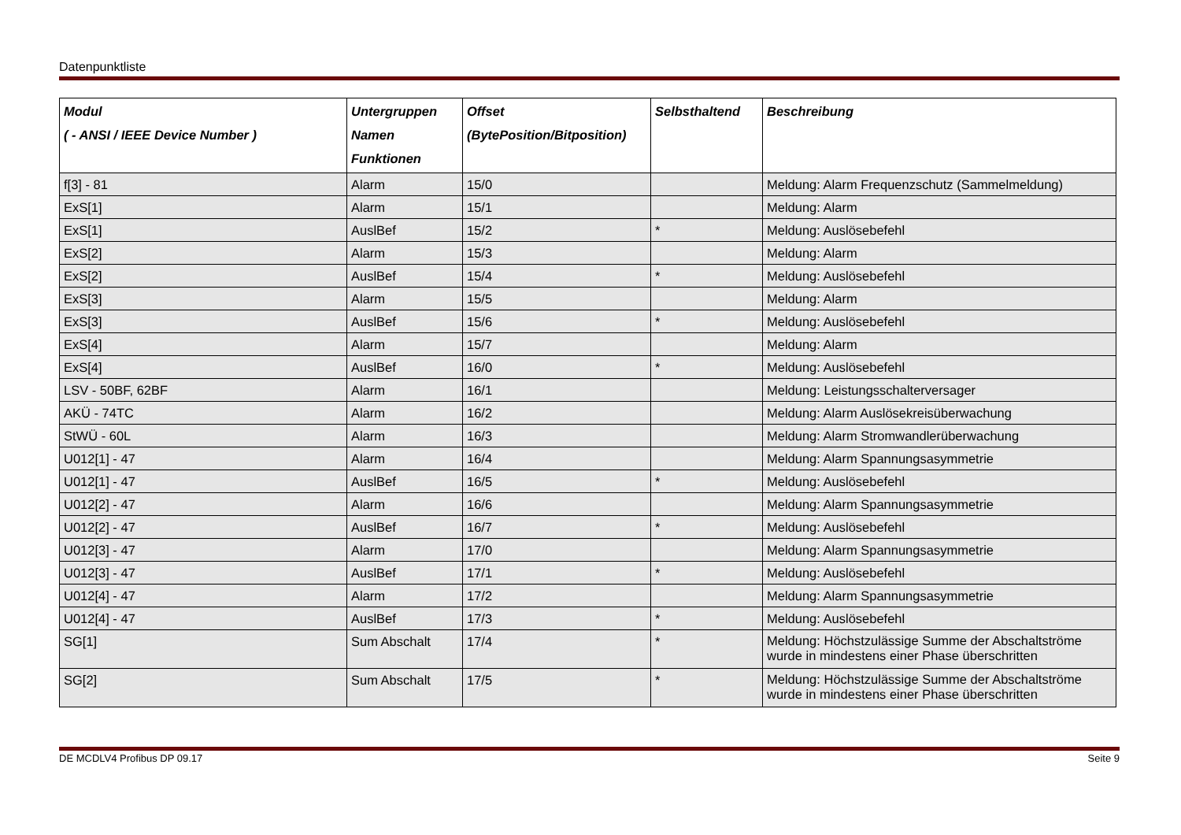Datenpunktliste
| Modul ( - ANSI / IEEE Device Number ) | Untergruppen Namen Funktionen | Offset (BytePosition/Bitposition) | Selbsthaltend | Beschreibung |
| --- | --- | --- | --- | --- |
| f[3] - 81 | Alarm | 15/0 | | Meldung: Alarm Frequenzschutz (Sammelmeldung) |
| ExS[1] | Alarm | 15/1 | | Meldung: Alarm |
| ExS[1] | AuslBef | 15/2 | * | Meldung: Auslösebefehl |
| ExS[2] | Alarm | 15/3 | | Meldung: Alarm |
| ExS[2] | AuslBef | 15/4 | * | Meldung: Auslösebefehl |
| ExS[3] | Alarm | 15/5 | | Meldung: Alarm |
| ExS[3] | AuslBef | 15/6 | * | Meldung: Auslösebefehl |
| ExS[4] | Alarm | 15/7 | | Meldung: Alarm |
| ExS[4] | AuslBef | 16/0 | * | Meldung: Auslösebefehl |
| LSV - 50BF, 62BF | Alarm | 16/1 | | Meldung: Leistungsschalterversager |
| AKÜ - 74TC | Alarm | 16/2 | | Meldung: Alarm Auslösekreisüberwachung |
| StWÜ - 60L | Alarm | 16/3 | | Meldung: Alarm Stromwandlerüberwachung |
| U012[1] - 47 | Alarm | 16/4 | | Meldung: Alarm Spannungsasymmetrie |
| U012[1] - 47 | AuslBef | 16/5 | * | Meldung: Auslösebefehl |
| U012[2] - 47 | Alarm | 16/6 | | Meldung: Alarm Spannungsasymmetrie |
| U012[2] - 47 | AuslBef | 16/7 | * | Meldung: Auslösebefehl |
| U012[3] - 47 | Alarm | 17/0 | | Meldung: Alarm Spannungsasymmetrie |
| U012[3] - 47 | AuslBef | 17/1 | * | Meldung: Auslösebefehl |
| U012[4] - 47 | Alarm | 17/2 | | Meldung: Alarm Spannungsasymmetrie |
| U012[4] - 47 | AuslBef | 17/3 | * | Meldung: Auslösebefehl |
| SG[1] | Sum Abschalt | 17/4 | * | Meldung: Höchstzulässige Summe der Abschaltströme wurde in mindestens einer Phase überschritten |
| SG[2] | Sum Abschalt | 17/5 | * | Meldung: Höchstzulässige Summe der Abschaltströme wurde in mindestens einer Phase überschritten |
DE MCDLV4 Profibus DP 09.17 Seite 9